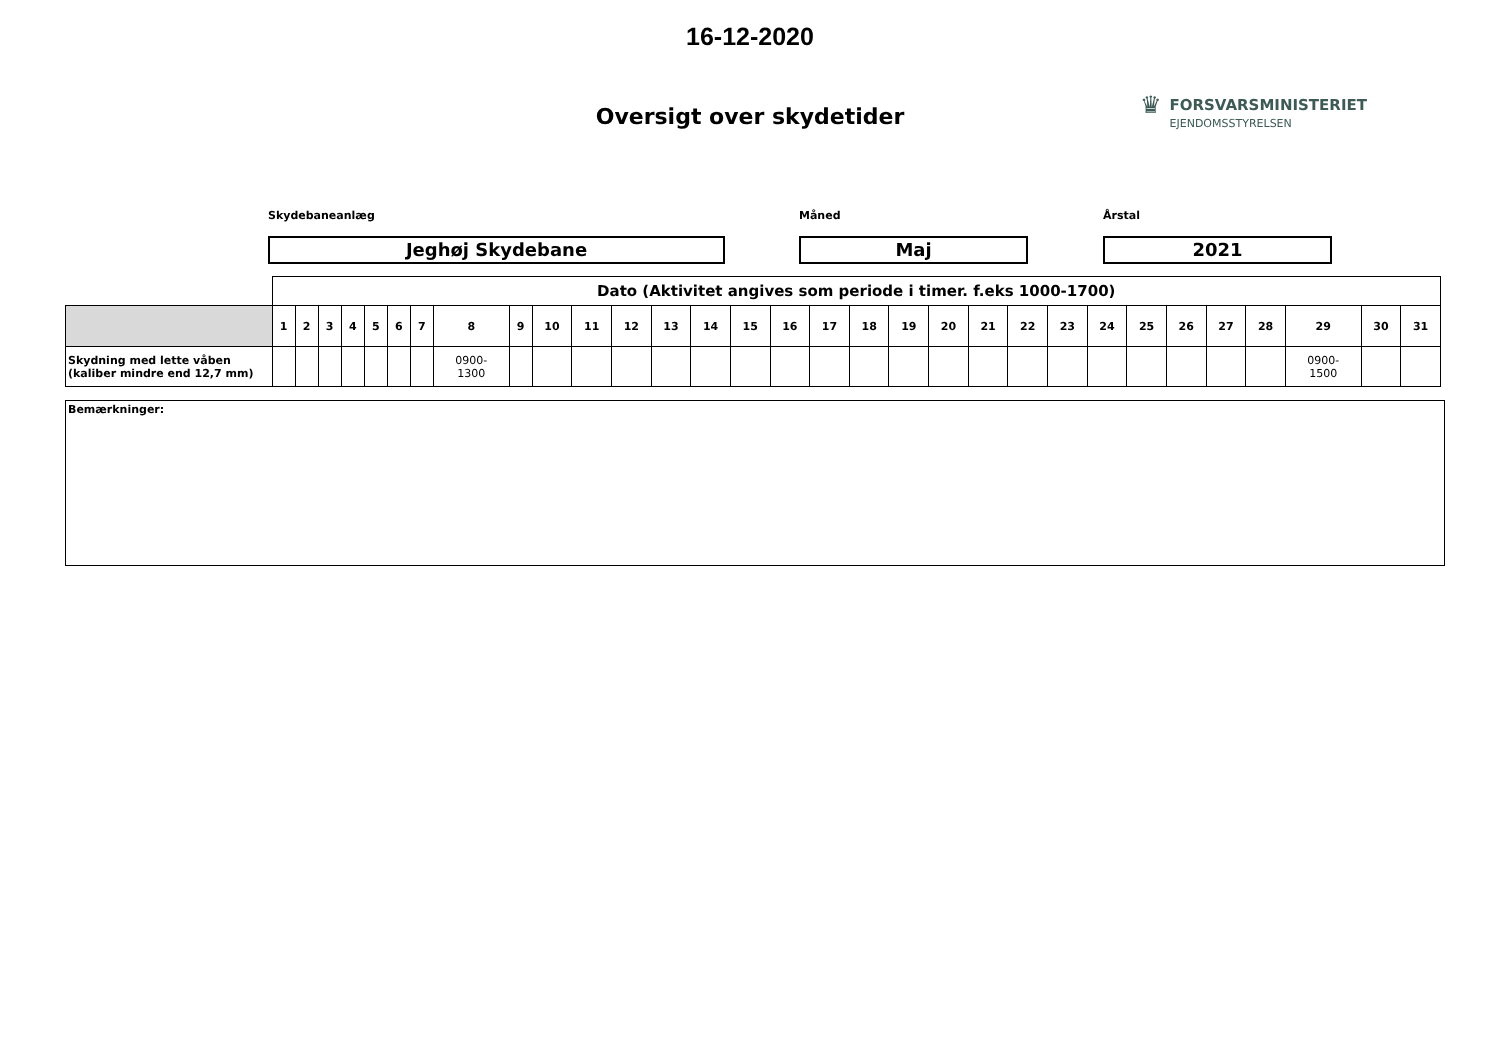16-12-2020
Oversigt over skydetider
♛
FORSVARSMINISTERIET
EJENDOMSSTYRELSEN
Skydebaneanlæg
Jeghøj Skydebane
Måned
Maj
Årstal
2021
| | Dato (Aktivitet angives som periode i timer. f.eks 1000-1700) | | | | | | | | | | | | | | | | | | | | | | | | | | | | | | |
| | 1 | 2 | 3 | 4 | 5 | 6 | 7 | 8 | 9 | 10 | 11 | 12 | 13 | 14 | 15 | 16 | 17 | 18 | 19 | 20 | 21 | 22 | 23 | 24 | 25 | 26 | 27 | 28 | 29 | 30 | 31 |
| Skydning med lette våben (kaliber mindre end 12,7 mm) | | | | | | | | 0900- 1300 | | | | | | | | | | | | | | | | | | | | | 0900- 1500 | | |
Bemærkninger: